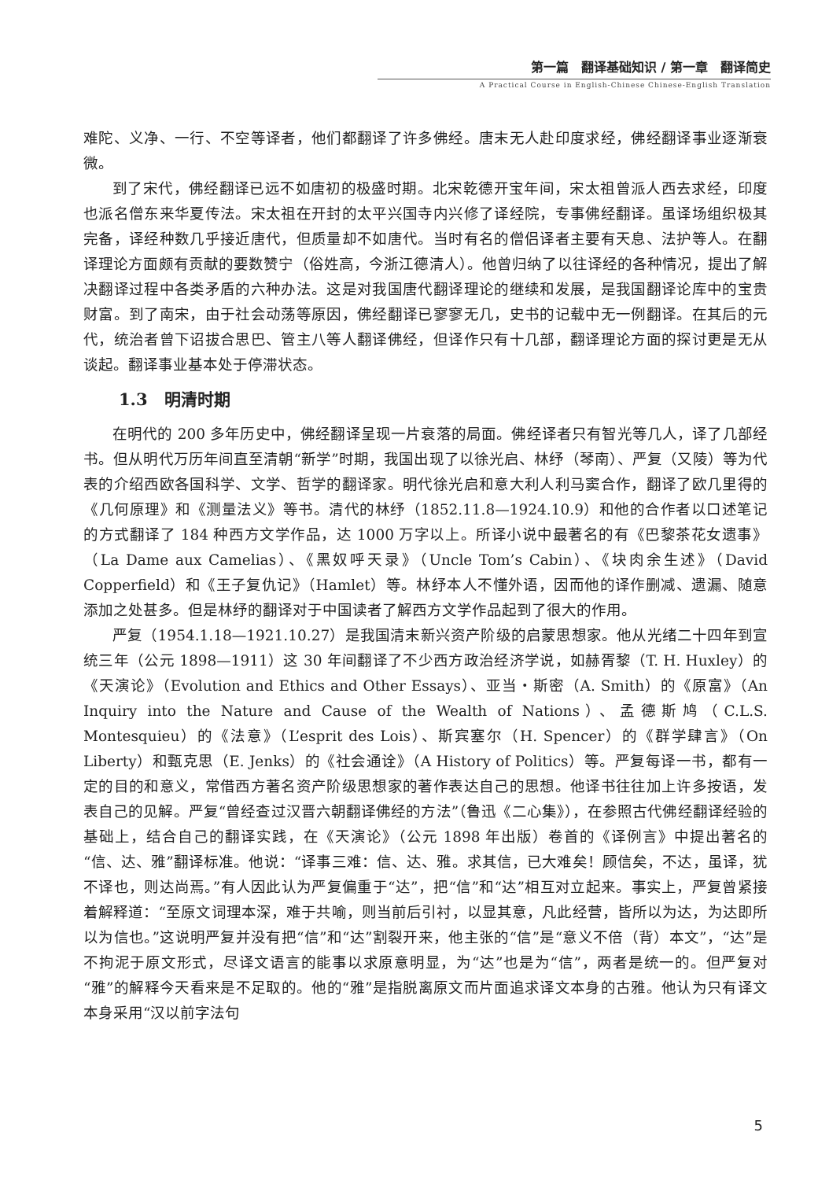第一篇　翻译基础知识 / 第一章　翻译简史
A Practical Course in English-Chinese Chinese-English Translation
难陀、义净、一行、不空等译者，他们都翻译了许多佛经。唐末无人赴印度求经，佛经翻译事业逐渐衰微。
到了宋代，佛经翻译已远不如唐初的极盛时期。北宋乾德开宝年间，宋太祖曾派人西去求经，印度也派名僧东来华夏传法。宋太祖在开封的太平兴国寺内兴修了译经院，专事佛经翻译。虽译场组织极其完备，译经种数几乎接近唐代，但质量却不如唐代。当时有名的僧侣译者主要有天息、法护等人。在翻译理论方面颇有贡献的要数赞宁（俗姓高，今浙江德清人）。他曾归纳了以往译经的各种情况，提出了解决翻译过程中各类矛盾的六种办法。这是对我国唐代翻译理论的继续和发展，是我国翻译论库中的宝贵财富。到了南宋，由于社会动荡等原因，佛经翻译已寥寥无几，史书的记载中无一例翻译。在其后的元代，统治者曾下诏拔合思巴、管主八等人翻译佛经，但译作只有十几部，翻译理论方面的探讨更是无从谈起。翻译事业基本处于停滞状态。
1.3　明清时期
在明代的 200 多年历史中，佛经翻译呈现一片衰落的局面。佛经译者只有智光等几人，译了几部经书。但从明代万历年间直至清朝“新学”时期，我国出现了以徐光启、林纾（琴南）、严复（又陵）等为代表的介绍西欧各国科学、文学、哲学的翻译家。明代徐光启和意大利人利马窦合作，翻译了欧几里得的《几何原理》和《测量法义》等书。清代的林纾（1852.11.8—1924.10.9）和他的合作者以口述笔记的方式翻译了 184 种西方文学作品，达 1000 万字以上。所译小说中最著名的有《巴黎茶花女遗事》（La Dame aux Camelias）、《黑奴呼天录》（Uncle Tom’s Cabin）、《块肉余生述》（David Copperfield）和《王子复仇记》（Hamlet）等。林纾本人不懂外语，因而他的译作删减、遗漏、随意添加之处甚多。但是林纾的翻译对于中国读者了解西方文学作品起到了很大的作用。
严复（1954.1.18—1921.10.27）是我国清末新兴资产阶级的启蒙思想家。他从光绪二十四年到宣统三年（公元 1898—1911）这 30 年间翻译了不少西方政治经济学说，如赫胥黎（T. H. Huxley）的《天演论》（Evolution and Ethics and Other Essays）、亚当・斯密（A. Smith）的《原富》（An Inquiry into the Nature and Cause of the Wealth of Nations）、孟德斯鸠（C.L.S. Montesquieu）的《法意》（L’esprit des Lois）、斯宾塞尔（H. Spencer）的《群学肆言》（On Liberty）和甄克思（E. Jenks）的《社会通诠》（A History of Politics）等。严复每译一书，都有一定的目的和意义，常借西方著名资产阶级思想家的著作表达自己的思想。他译书往往加上许多按语，发表自己的见解。严复“曾经查过汉晋六朝翻译佛经的方法”（鲁迅《二心集》），在参照古代佛经翻译经验的基础上，结合自己的翻译实践，在《天演论》（公元 1898 年出版）卷首的《译例言》中提出著名的“信、达、雅”翻译标准。他说：“译事三难：信、达、雅。求其信，已大难矣！顾信矣，不达，虽译，犹不译也，则达尚焉。”有人因此认为严复偏重于“达”，把“信”和“达”相互对立起来。事实上，严复曾紧接着解释道：“至原文词理本深，难于共喻，则当前后引衬，以显其意，凡此经营，皆所以为达，为达即所以为信也。”这说明严复并没有把“信”和“达”割裂开来，他主张的“信”是“意义不倍（背）本文”，“达”是不拘泥于原文形式，尽译文语言的能事以求原意明显，为“达”也是为“信”，两者是统一的。但严复对“雅”的解释今天看来是不足取的。他的“雅”是指脱离原文而片面追求译文本身的古雅。他认为只有译文本身采用“汉以前字法句
5